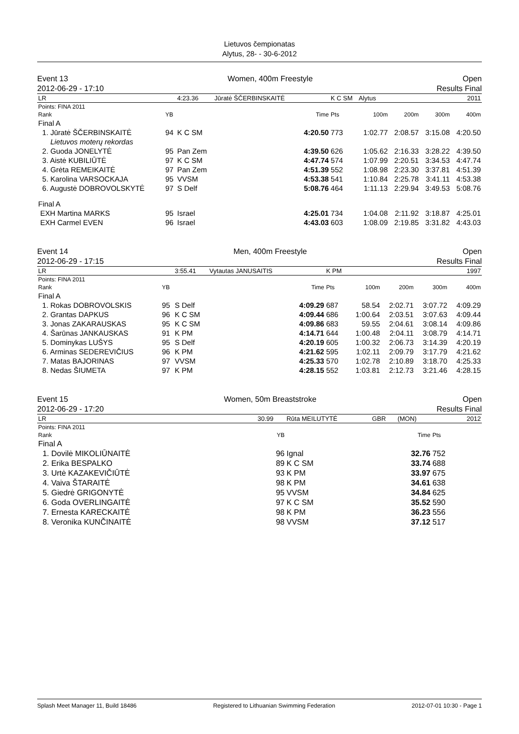Lietuvos čempionatas
Alytus, 28- - 30-6-2012
Event 13
2012-06-29 - 17:10
Women, 400m Freestyle Open
Results Final
| LR | | 4:23.36 | Jūratė ŠČERBINSKAITĖ | | K C SM | Alytus | | | 2011 |
| Points: FINA 2011 | | | | | | | | | |
| Rank | YB | | | Time | Pts | 100m | 200m | 300m | 400m |
| Final A | | | | | | | | | |
| 1. Jūratė ŠČERBINSKAITĖ | 94 | K C SM | | 4:20.50 | 773 | 1:02.77 | 2:08.57 | 3:15.08 | 4:20.50 |
| Lietuvos moterų rekordas | | | | | | | | | |
| 2. Guoda JONELYTĖ | 95 | Pan Zem | | 4:39.50 | 626 | 1:05.62 | 2:16.33 | 3:28.22 | 4:39.50 |
| 3. Aistė KUBILIŪTĖ | 97 | K C SM | | 4:47.74 | 574 | 1:07.99 | 2:20.51 | 3:34.53 | 4:47.74 |
| 4. Grėta REMEIKAITĖ | 97 | Pan Zem | | 4:51.39 | 552 | 1:08.98 | 2:23.30 | 3:37.81 | 4:51.39 |
| 5. Karolina VARSOCKAJA | 95 | VVSM | | 4:53.38 | 541 | 1:10.84 | 2:25.78 | 3:41.11 | 4:53.38 |
| 6. Augustė DOBROVOLSKYTĖ | 97 | S Delf | | 5:08.76 | 464 | 1:11.13 | 2:29.94 | 3:49.53 | 5:08.76 |
| Final A | | | | | | | | | |
| EXH Martina MARKS | 95 | Israel | | 4:25.01 | 734 | 1:04.08 | 2:11.92 | 3:18.87 | 4:25.01 |
| EXH Carmel EVEN | 96 | Israel | | 4:43.03 | 603 | 1:08.09 | 2:19.85 | 3:31.82 | 4:43.03 |
Event 14
2012-06-29 - 17:15
Men, 400m Freestyle Open
Results Final
| LR | | 3:55.41 | Vytautas JANUSAITIS | | K PM | | | | 1997 |
| Points: FINA 2011 | | | | | | | | | |
| Rank | YB | | | Time | Pts | 100m | 200m | 300m | 400m |
| Final A | | | | | | | | | |
| 1. Rokas DOBROVOLSKIS | 95 | S Delf | | 4:09.29 | 687 | 58.54 | 2:02.71 | 3:07.72 | 4:09.29 |
| 2. Grantas DAPKUS | 96 | K C SM | | 4:09.44 | 686 | 1:00.64 | 2:03.51 | 3:07.63 | 4:09.44 |
| 3. Jonas ZAKARAUSKAS | 95 | K C SM | | 4:09.86 | 683 | 59.55 | 2:04.61 | 3:08.14 | 4:09.86 |
| 4. Šarūnas JANKAUSKAS | 91 | K PM | | 4:14.71 | 644 | 1:00.48 | 2:04.11 | 3:08.79 | 4:14.71 |
| 5. Dominykas LUŠYS | 95 | S Delf | | 4:20.19 | 605 | 1:00.32 | 2:06.73 | 3:14.39 | 4:20.19 |
| 6. Arminas SEDEREVIČIUS | 96 | K PM | | 4:21.62 | 595 | 1:02.11 | 2:09.79 | 3:17.79 | 4:21.62 |
| 7. Matas BAJORINAS | 97 | VVSM | | 4:25.33 | 570 | 1:02.78 | 2:10.89 | 3:18.70 | 4:25.33 |
| 8. Nedas ŠIUMETA | 97 | K PM | | 4:28.15 | 552 | 1:03.81 | 2:12.73 | 3:21.46 | 4:28.15 |
Event 15
2012-06-29 - 17:20
Women, 50m Breaststroke Open
Results Final
| LR | | 30.99 | Rūta MEILUTYTĖ | GBR | (MON) | | 2012 |
| Points: FINA 2011 | | | | | | | |
| Rank | | YB | | | Time | Pts | |
| Final A | | | | | | | |
| 1. Dovilė MIKOLIŪNAITĖ | | 96 | Ignal | | 32.76 | 752 | |
| 2. Erika BESPALKO | | 89 | K C SM | | 33.74 | 688 | |
| 3. Urtė KAZAKEVIČIŪTĖ | | 93 | K PM | | 33.97 | 675 | |
| 4. Vaiva ŠTARAITĖ | | 98 | K PM | | 34.61 | 638 | |
| 5. Giedrė GRIGONYTĖ | | 95 | VVSM | | 34.84 | 625 | |
| 6. Goda OVERLINGAITĖ | | 97 | K C SM | | 35.52 | 590 | |
| 7. Ernesta KARECKAITĖ | | 98 | K PM | | 36.23 | 556 | |
| 8. Veronika KUNČINAITĖ | | 98 | VVSM | | 37.12 | 517 | |
Splash Meet Manager 11, Build 18486 Registered to Lithuanian Swimming Federation 2012-07-01 10:30 - Page 1